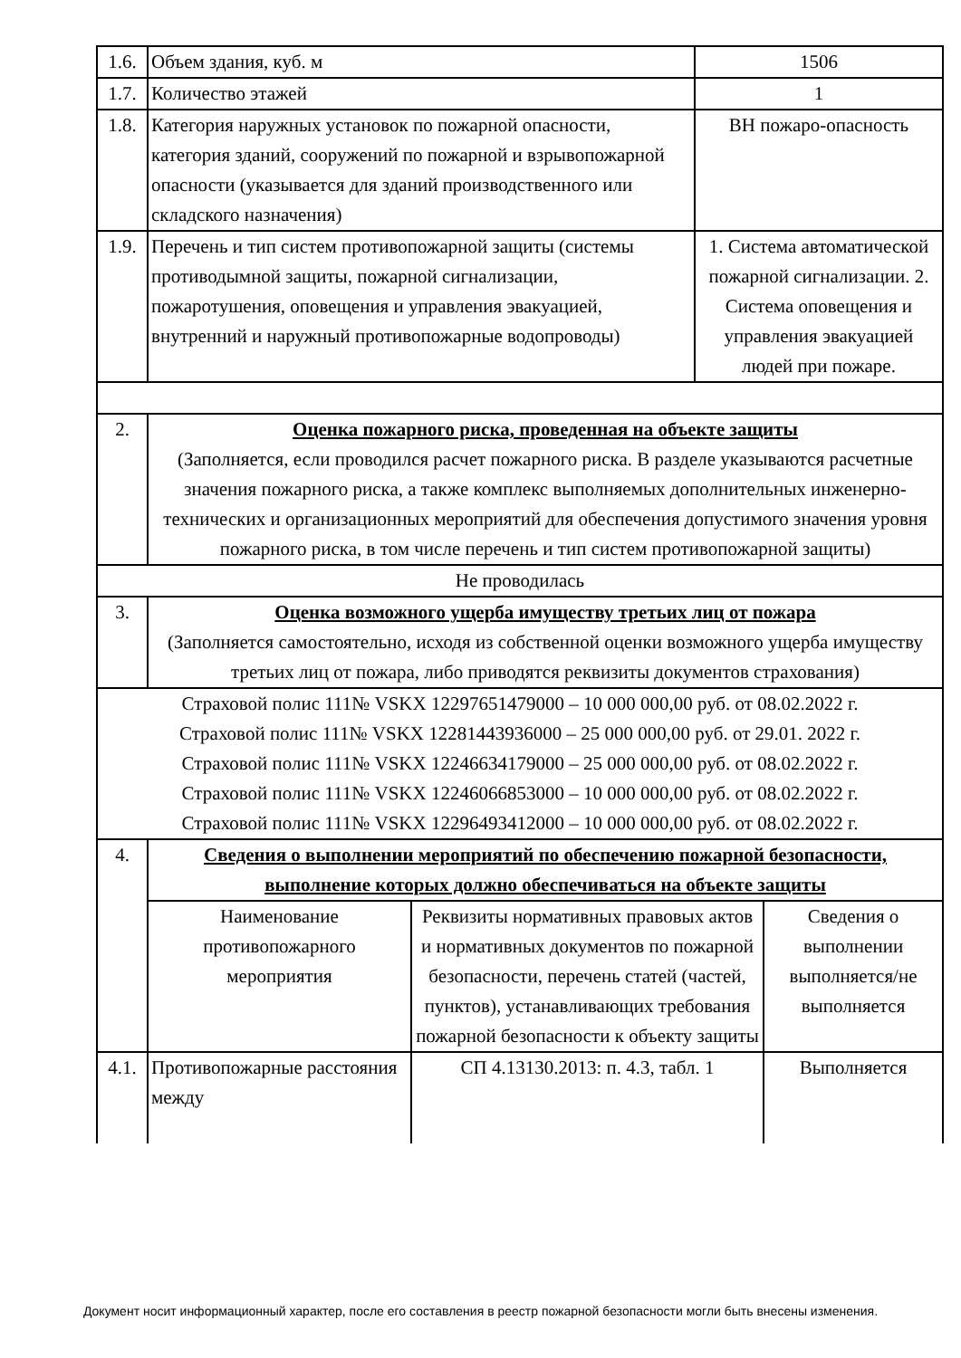| 1.6. | Объем здания, куб. м | | 1506 | |
| 1.7. | Количество этажей | | 1 | |
| 1.8. | Категория наружных установок по пожарной опасности, категория зданий, сооружений по пожарной и взрывопожарной опасности (указывается для зданий производственного или складского назначения) | | ВН пожаро-опасность | |
| 1.9. | Перечень и тип систем противопожарной защиты (системы противодымной защиты, пожарной сигнализации, пожаротушения, оповещения и управления эвакуацией, внутренний и наружный противопожарные водопроводы) | | 1. Система автоматической пожарной сигнализации. 2. Система оповещения и управления эвакуацией людей при пожаре. | |
| 2. | Оценка пожарного риска, проведенная на объекте защиты (Заполняется, если проводился расчет пожарного риска. В разделе указываются расчетные значения пожарного риска, а также комплекс выполняемых дополнительных инженерно-технических и организационных мероприятий для обеспечения допустимого значения уровня пожарного риска, в том числе перечень и тип систем противопожарной защиты) | | | |
| Не проводилась | | | | |
| 3. | Оценка возможного ущерба имуществу третьих лиц от пожара (Заполняется самостоятельно, исходя из собственной оценки возможного ущерба имуществу третьих лиц от пожара, либо приводятся реквизиты документов страхования) | | | |
| Страховой полис 111№ VSKX 12297651479000 – 10 000 000,00 руб. от 08.02.2022 г. Страховой полис 111№ VSKX 12281443936000 – 25 000 000,00 руб. от 29.01. 2022 г. Страховой полис 111№ VSKX 12246634179000 – 25 000 000,00 руб. от 08.02.2022 г. Страховой полис 111№ VSKX 12246066853000 – 10 000 000,00 руб. от 08.02.2022 г. Страховой полис 111№ VSKX 12296493412000 – 10 000 000,00 руб. от 08.02.2022 г. | | | | |
| 4. | Сведения о выполнении мероприятий по обеспечению пожарной безопасности, выполнение которых должно обеспечиваться на объекте защиты | | | |
| | Наименование противопожарного мероприятия | Реквизиты нормативных правовых актов и нормативных документов по пожарной безопасности, перечень статей (частей, пунктов), устанавливающих требования пожарной безопасности к объекту защиты | | Сведения о выполнении выполняется/не выполняется |
| 4.1. | Противопожарные расстояния между | СП 4.13130.2013: п. 4.3, табл. 1 | | Выполняется |
Документ носит информационный характер, после его составления в реестр пожарной безопасности могли быть внесены изменения.